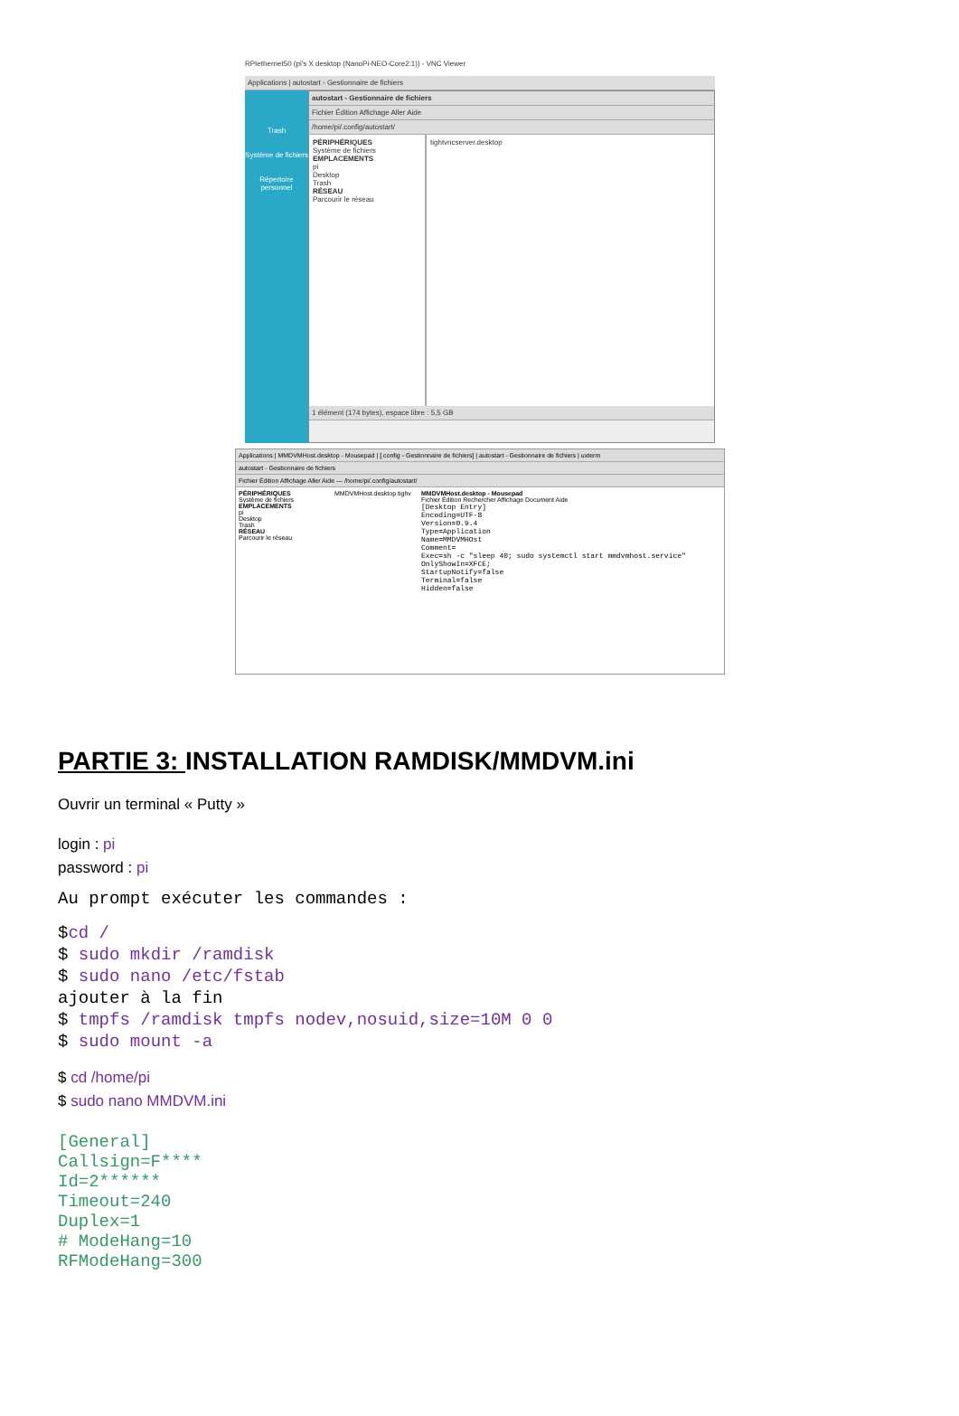RPIethernet50 (pi's X desktop (NanoPi-NEO-Core2:1)) - VNC Viewer
Applications | autostart - Gestionnaire de fichiers
Trash
Système de fichiers
Répertoire personnel
autostart - Gestionnaire de fichiers
Fichier Édition Affichage Aller Aide
/home/pi/.config/autostart/
PÉRIPHÉRIQUES
Système de fichiers
EMPLACEMENTS
pi
Desktop
Trash
RÉSEAU
Parcourir le réseau
tightvncserver.desktop
1 élément (174 bytes), espace libre : 5,5 GB
Applications | MMDVMHost.desktop - Mousepad | [.config - Gestionnaire de fichiers] | autostart - Gestionnaire de fichiers | uxterm
autostart - Gestionnaire de fichiers
Fichier Édition Affichage Aller Aide — /home/pi/.config/autostart/
PÉRIPHÉRIQUES
Système de fichiers
EMPLACEMENTS
pi
Desktop
Trash
RÉSEAU
Parcourir le réseau
MMDVMHost.desktop tighv
MMDVMHost.desktop - Mousepad
Fichier Édition Rechercher Affichage Document Aide
[Desktop Entry] Encoding=UTF-8 Version=0.9.4 Type=Application Name=MMDVMHOst Comment= Exec=sh -c "sleep 40; sudo systemctl start mmdvmhost.service" OnlyShowIn=XFCE; StartupNotify=false Terminal=false Hidden=false
PARTIE 3: INSTALLATION RAMDISK/MMDVM.ini
Ouvrir un terminal « Putty »
login : pi
password : pi
Au prompt exécuter les commandes :
$cd /
$ sudo mkdir /ramdisk
$ sudo nano /etc/fstab
ajouter à la fin
$ tmpfs /ramdisk tmpfs nodev,nosuid,size=10M 0 0
$ sudo mount -a
$ cd /home/pi
$ sudo nano MMDVM.ini
[General]
Callsign=F****
Id=2******
Timeout=240
Duplex=1
# ModeHang=10
RFModeHang=300